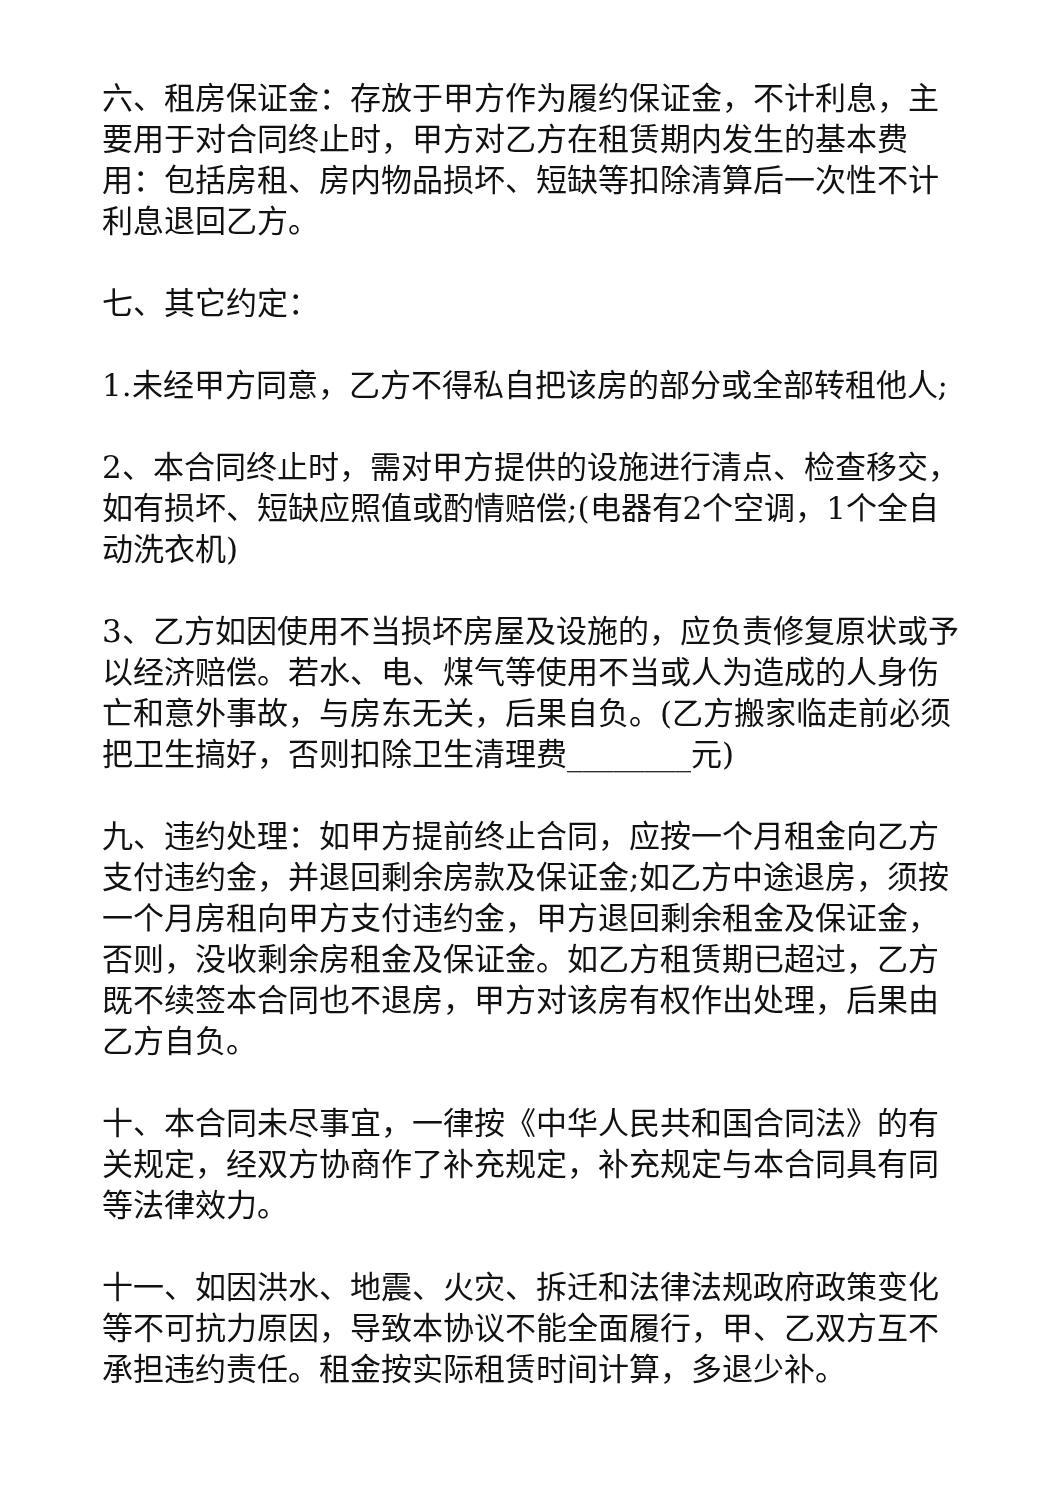六、租房保证金：存放于甲方作为履约保证金，不计利息，主要用于对合同终止时，甲方对乙方在租赁期内发生的基本费用：包括房租、房内物品损坏、短缺等扣除清算后一次性不计利息退回乙方。
七、其它约定：
1.未经甲方同意，乙方不得私自把该房的部分或全部转租他人;
2、本合同终止时，需对甲方提供的设施进行清点、检查移交，如有损坏、短缺应照值或酌情赔偿;(电器有2个空调，1个全自动洗衣机)
3、乙方如因使用不当损坏房屋及设施的，应负责修复原状或予以经济赔偿。若水、电、煤气等使用不当或人为造成的人身伤亡和意外事故，与房东无关，后果自负。(乙方搬家临走前必须把卫生搞好，否则扣除卫生清理费________元)
九、违约处理：如甲方提前终止合同，应按一个月租金向乙方支付违约金，并退回剩余房款及保证金;如乙方中途退房，须按一个月房租向甲方支付违约金，甲方退回剩余租金及保证金，否则，没收剩余房租金及保证金。如乙方租赁期已超过，乙方既不续签本合同也不退房，甲方对该房有权作出处理，后果由乙方自负。
十、本合同未尽事宜，一律按《中华人民共和国合同法》的有关规定，经双方协商作了补充规定，补充规定与本合同具有同等法律效力。
十一、如因洪水、地震、火灾、拆迁和法律法规政府政策变化等不可抗力原因，导致本协议不能全面履行，甲、乙双方互不承担违约责任。租金按实际租赁时间计算，多退少补。